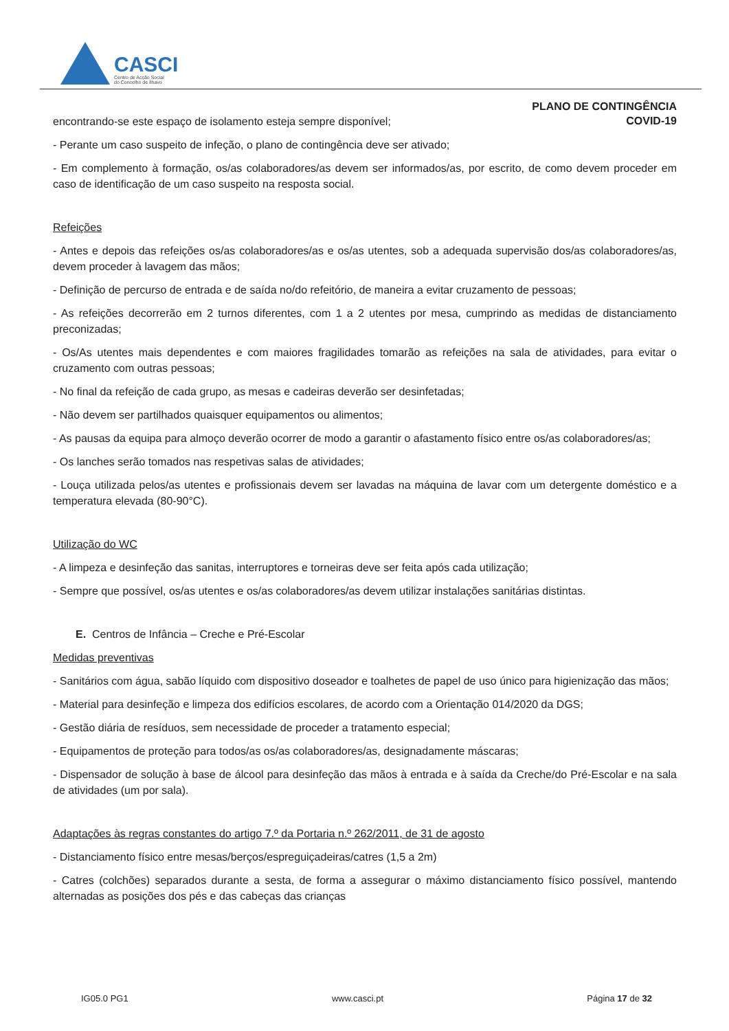CASCI
Centro de Acção Social
do Concelho de Ílhavo
PLANO DE CONTINGÊNCIA
COVID-19
encontrando-se este espaço de isolamento esteja sempre disponível;
- Perante um caso suspeito de infeção, o plano de contingência deve ser ativado;
- Em complemento à formação, os/as colaboradores/as devem ser informados/as, por escrito, de como devem proceder em caso de identificação de um caso suspeito na resposta social.
Refeições
- Antes e depois das refeições os/as colaboradores/as e os/as utentes, sob a adequada supervisão dos/as colaboradores/as, devem proceder à lavagem das mãos;
- Definição de percurso de entrada e de saída no/do refeitório, de maneira a evitar cruzamento de pessoas;
- As refeições decorrerão em 2 turnos diferentes, com 1 a 2 utentes por mesa, cumprindo as medidas de distanciamento preconizadas;
- Os/As utentes mais dependentes e com maiores fragilidades tomarão as refeições na sala de atividades, para evitar o cruzamento com outras pessoas;
- No final da refeição de cada grupo, as mesas e cadeiras deverão ser desinfetadas;
- Não devem ser partilhados quaisquer equipamentos ou alimentos;
- As pausas da equipa para almoço deverão ocorrer de modo a garantir o afastamento físico entre os/as colaboradores/as;
- Os lanches serão tomados nas respetivas salas de atividades;
- Louça utilizada pelos/as utentes e profissionais devem ser lavadas na máquina de lavar com um detergente doméstico e a temperatura elevada (80-90°C).
Utilização do WC
- A limpeza e desinfeção das sanitas, interruptores e torneiras deve ser feita após cada utilização;
- Sempre que possível, os/as utentes e os/as colaboradores/as devem utilizar instalações sanitárias distintas.
E. Centros de Infância – Creche e Pré-Escolar
Medidas preventivas
- Sanitários com água, sabão líquido com dispositivo doseador e toalhetes de papel de uso único para higienização das mãos;
- Material para desinfeção e limpeza dos edifícios escolares, de acordo com a Orientação 014/2020 da DGS;
- Gestão diária de resíduos, sem necessidade de proceder a tratamento especial;
- Equipamentos de proteção para todos/as os/as colaboradores/as, designadamente máscaras;
- Dispensador de solução à base de álcool para desinfeção das mãos à entrada e à saída da Creche/do Pré-Escolar e na sala de atividades (um por sala).
Adaptações às regras constantes do artigo 7.º da Portaria n.º 262/2011, de 31 de agosto
- Distanciamento físico entre mesas/berços/espreguiçadeiras/catres (1,5 a 2m)
- Catres (colchões) separados durante a sesta, de forma a assegurar o máximo distanciamento físico possível, mantendo alternadas as posições dos pés e das cabeças das crianças
IG05.0 PG1 www.casci.pt Página 17 de 32